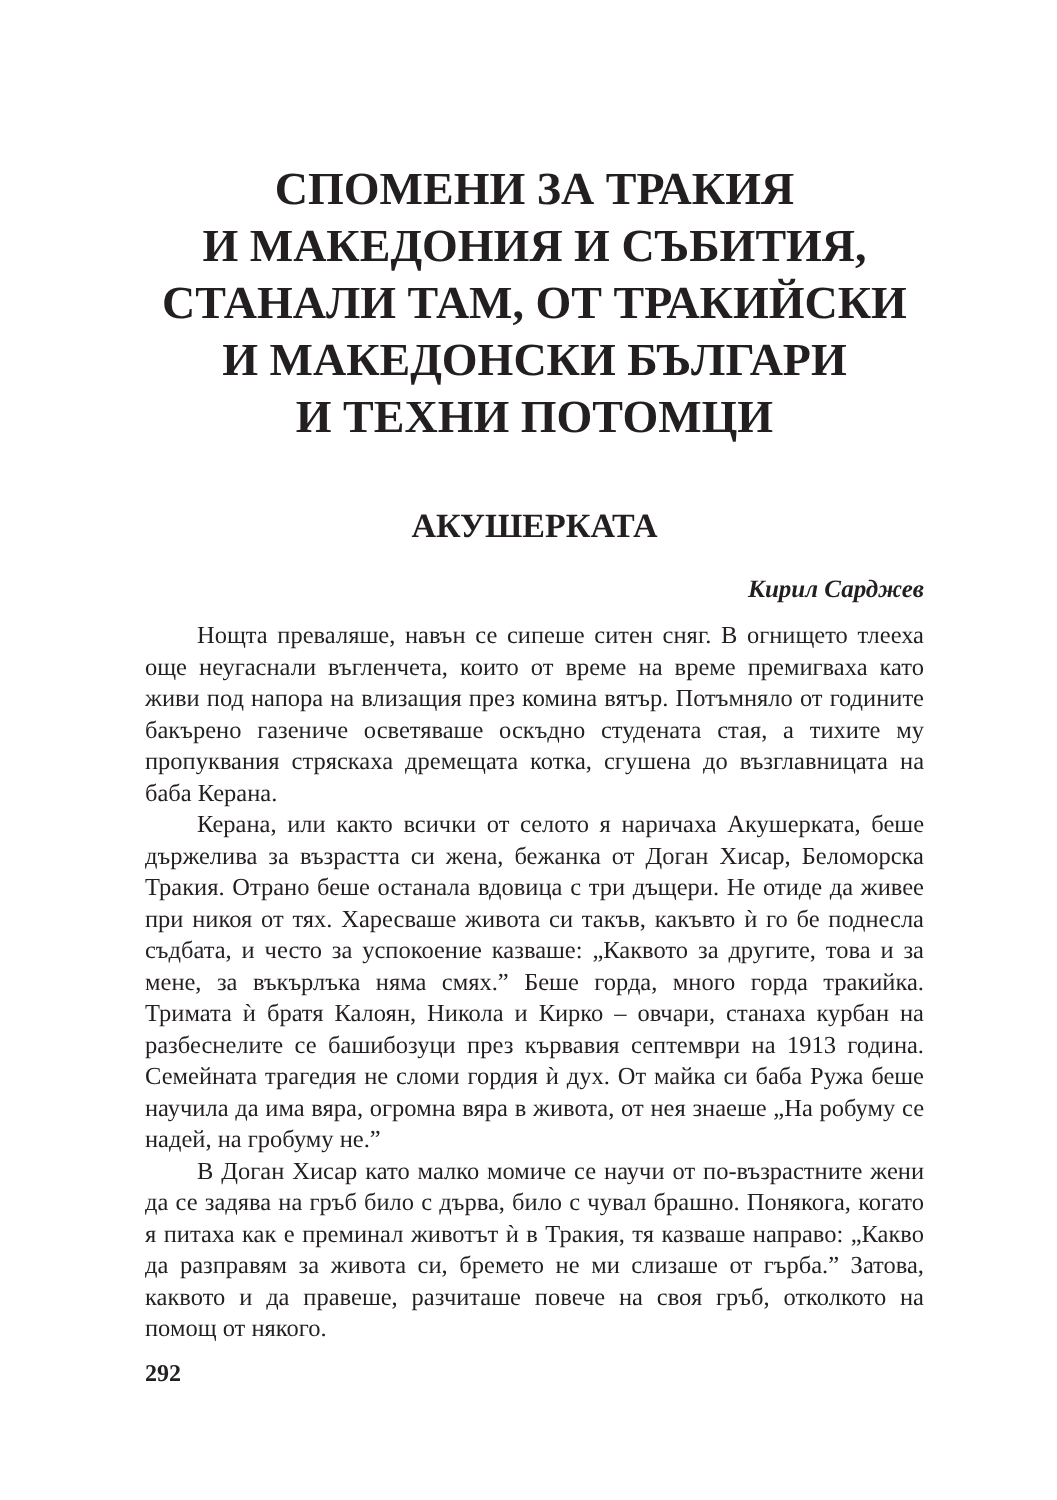СПОМЕНИ ЗА ТРАКИЯ
И МАКЕДОНИЯ И СЪБИТИЯ,
СТАНАЛИ ТАМ, ОТ ТРАКИЙСКИ
И МАКЕДОНСКИ БЪЛГАРИ
И ТЕХНИ ПОТОМЦИ
АКУШЕРКАТА
Кирил Сарджев
Нощта преваляше, навън се сипеше ситен сняг. В огнището тлееха още неугаснали въгленчета, които от време на време премигваха като живи под напора на влизащия през комина вятър. Потъмняло от годините бакърено газениче осветяваше оскъдно студената стая, а тихите му пропуквания стряскаха дремещата котка, сгушена до възглавницата на баба Керана.
Керана, или както всички от селото я наричаха Акушерката, беше държелива за възрастта си жена, бежанка от Доган Хисар, Беломорска Тракия. Отрано беше останала вдовица с три дъщери. Не отиде да живее при никоя от тях. Харесваше живота си такъв, какъвто ѝ го бе поднесла съдбата, и често за успокоение казваше: „Каквото за другите, това и за мене, за въкърлъка няма смях.” Беше горда, много горда тракийка. Тримата ѝ братя Калоян, Никола и Кирко – овчари, станаха курбан на разбеснелите се башибозуци през кървавия септември на 1913 година. Семейната трагедия не сломи гордия ѝ дух. От майка си баба Ружа беше научила да има вяра, огромна вяра в живота, от нея знаеше „На робуму се надей, на гробуму не.”
В Доган Хисар като малко момиче се научи от по-възрастните жени да се задява на гръб било с дърва, било с чувал брашно. Понякога, когато я питаха как е преминал животът ѝ в Тракия, тя казваше направо: „Какво да разправям за живота си, бремето не ми слизаше от гърба.” Затова, каквото и да правеше, разчиташе повече на своя гръб, отколкото на помощ от някого.
292